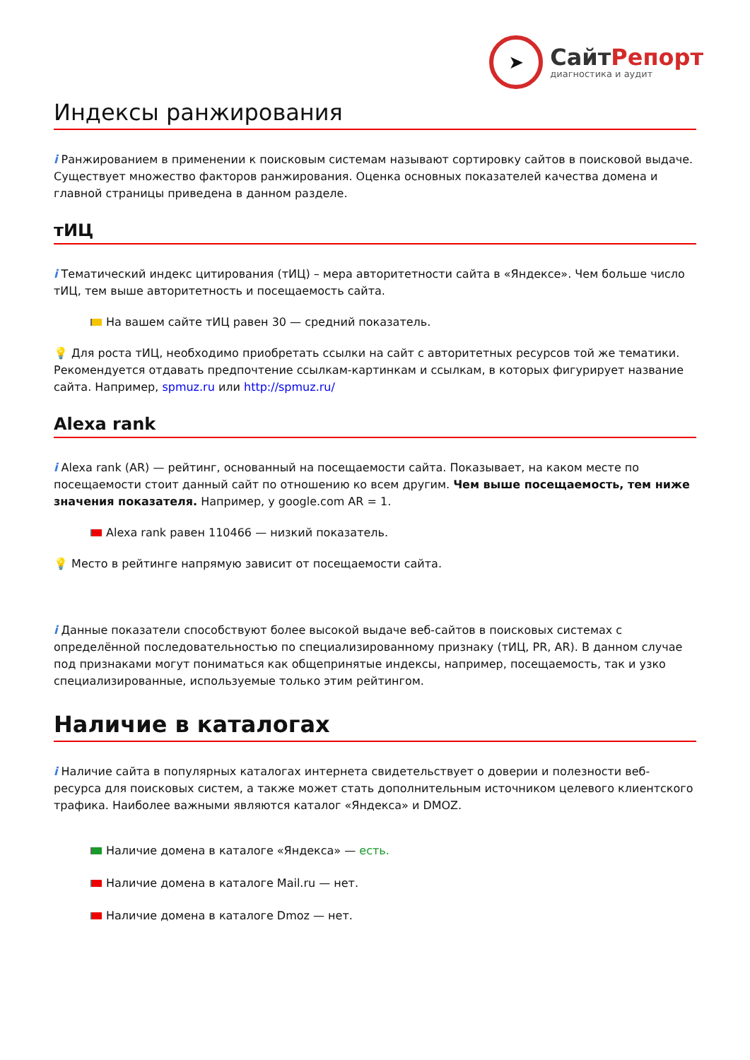➤
СайтРепорт
диагностика и аудит
Индексы ранжирования
i Ранжированием в применении к поисковым системам называют сортировку сайтов в поисковой выдаче. Существует множество факторов ранжирования. Оценка основных показателей качества домена и главной страницы приведена в данном разделе.
тИЦ
i Тематический индекс цитирования (тИЦ) – мера авторитетности сайта в «Яндексе». Чем больше число тИЦ, тем выше авторитетность и посещаемость сайта.
На вашем сайте тИЦ равен 30 — средний показатель.
💡 Для роста тИЦ, необходимо приобретать ссылки на сайт с авторитетных ресурсов той же тематики. Рекомендуется отдавать предпочтение ссылкам-картинкам и ссылкам, в которых фигурирует название сайта. Например, spmuz.ru или http://spmuz.ru/
Alexa rank
i Alexa rank (AR) — рейтинг, основанный на посещаемости сайта. Показывает, на каком месте по посещаемости стоит данный сайт по отношению ко всем другим. Чем выше посещаемость, тем ниже значения показателя. Например, у google.com AR = 1.
Alexa rank равен 110466 — низкий показатель.
💡 Место в рейтинге напрямую зависит от посещаемости сайта.
i Данные показатели способствуют более высокой выдаче веб-сайтов в поисковых системах с определённой последовательностью по специализированному признаку (тИЦ, PR, AR). В данном случае под признаками могут пониматься как общепринятые индексы, например, посещаемость, так и узко специализированные, используемые только этим рейтингом.
Наличие в каталогах
i Наличие сайта в популярных каталогах интернета свидетельствует о доверии и полезности веб-ресурса для поисковых систем, а также может стать дополнительным источником целевого клиентского трафика. Наиболее важными являются каталог «Яндекса» и DMOZ.
Наличие домена в каталоге «Яндекса» — есть.
Наличие домена в каталоге Mail.ru — нет.
Наличие домена в каталоге Dmoz — нет.